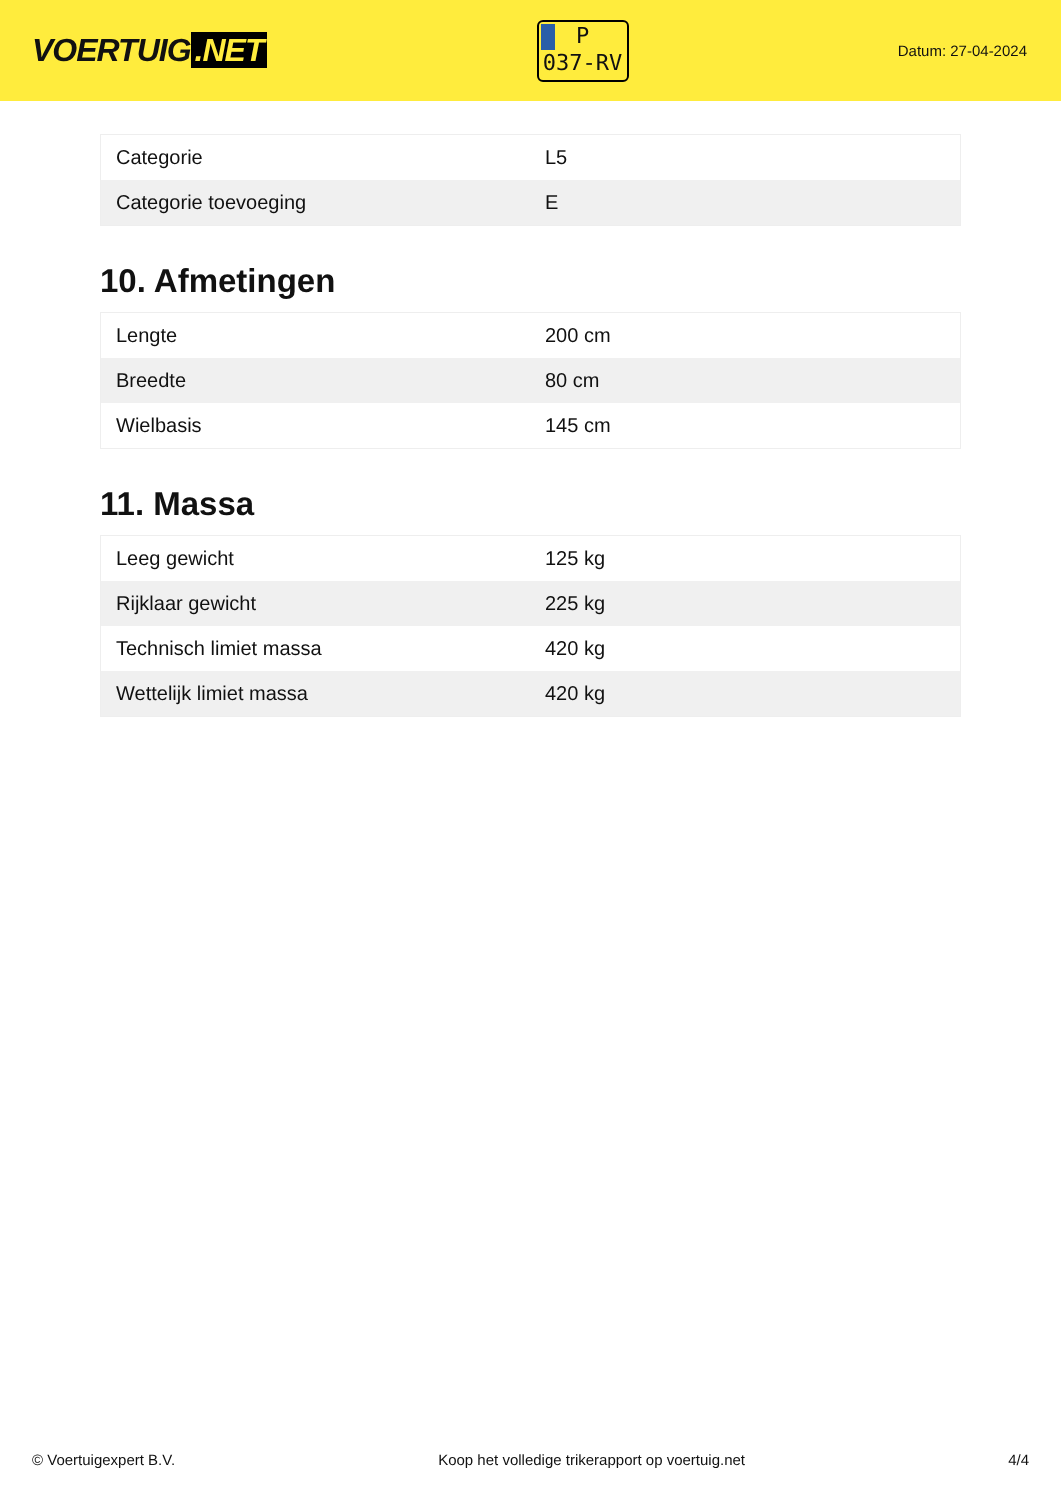VOERTUIG.NET
P
037-RV
Datum: 27-04-2024
| Categorie | L5 |
| Categorie toevoeging | E |
10. Afmetingen
| Lengte | 200 cm |
| Breedte | 80 cm |
| Wielbasis | 145 cm |
11. Massa
| Leeg gewicht | 125 kg |
| Rijklaar gewicht | 225 kg |
| Technisch limiet massa | 420 kg |
| Wettelijk limiet massa | 420 kg |
© Voertuigexpert B.V. Koop het volledige trikerapport op voertuig.net 4/4